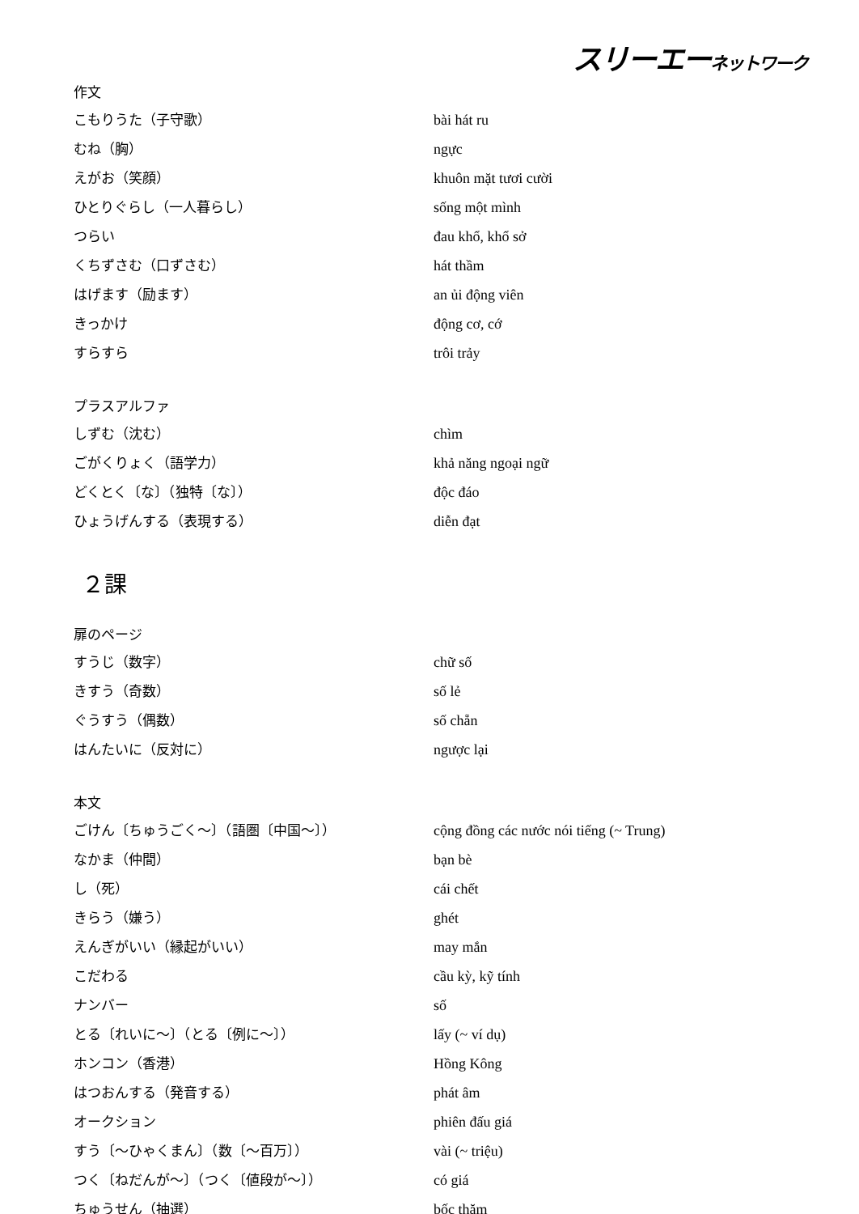スリーエーネットワーク
| 作文 | |
| こもりうた（子守歌） | bài hát ru |
| むね（胸） | ngực |
| えがお（笑顔） | khuôn mặt tươi cười |
| ひとりぐらし（一人暮らし） | sống một mình |
| つらい | đau khổ, khổ sở |
| くちずさむ（口ずさむ） | hát thầm |
| はげます（励ます） | an ủi động viên |
| きっかけ | động cơ, cớ |
| すらすら | trôi trảy |
| プラスアルファ | |
| しずむ（沈む） | chìm |
| ごがくりょく（語学力） | khả năng ngoại ngữ |
| どくとく〔な〕（独特〔な〕） | độc đáo |
| ひょうげんする（表現する） | diễn đạt |
２課
| 扉のページ | |
| すうじ（数字） | chữ số |
| きすう（奇数） | số lẻ |
| ぐうすう（偶数） | số chẵn |
| はんたいに（反対に） | ngược lại |
| 本文 | |
| ごけん〔ちゅうごく～〕（語圏〔中国～〕） | cộng đồng các nước nói tiếng (~ Trung) |
| なかま（仲間） | bạn bè |
| し（死） | cái chết |
| きらう（嫌う） | ghét |
| えんぎがいい（縁起がいい） | may mắn |
| こだわる | cầu kỳ, kỹ tính |
| ナンバー | số |
| とる〔れいに～〕（とる〔例に～〕） | lấy (~ ví dụ) |
| ホンコン（香港） | Hồng Kông |
| はつおんする（発音する） | phát âm |
| オークション | phiên đấu giá |
| すう〔～ひゃくまん〕（数〔～百万〕） | vài (~ triệu) |
| つく〔ねだんが～〕（つく〔値段が～〕） | có giá |
| ちゅうせん（抽選） | bốc thăm |